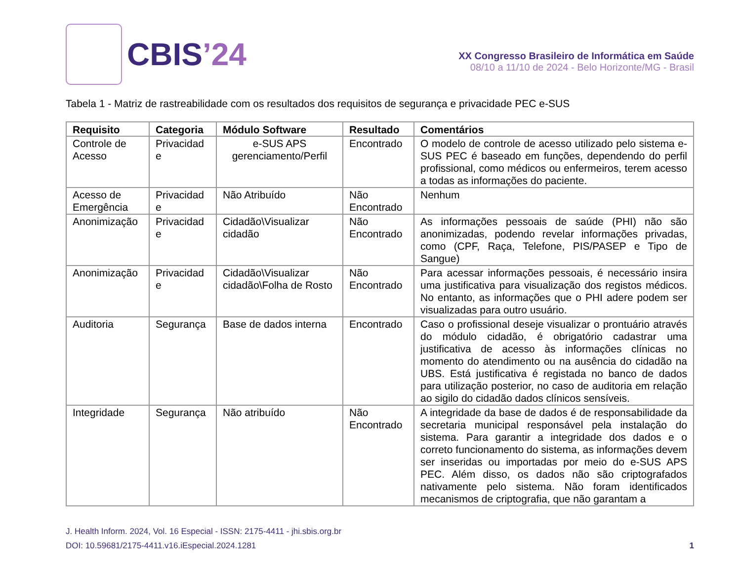CBIS’24
XX Congresso Brasileiro de Informática em Saúde
08/10 a 11/10 de 2024 - Belo Horizonte/MG - Brasil
Tabela 1 - Matriz de rastreabilidade com os resultados dos requisitos de segurança e privacidade PEC e-SUS
| Requisito | Categoria | Módulo Software | Resultado | Comentários |
| --- | --- | --- | --- | --- |
| Controle de Acesso | Privacidad e | e-SUS APS gerenciamento/Perfil | Encontrado | O modelo de controle de acesso utilizado pelo sistema e- SUS PEC é baseado em funções, dependendo do perfil profissional, como médicos ou enfermeiros, terem acesso a todas as informações do paciente. |
| Acesso de Emergência | Privacidad e | Não Atribuído | Não Encontrado | Nenhum |
| Anonimização | Privacidad e | Cidadão\Visualizar cidadão | Não Encontrado | As informações pessoais de saúde (PHI) não são anonimizadas, podendo revelar informações privadas, como (CPF, Raça, Telefone, PIS/PASEP e Tipo de Sangue) |
| Anonimização | Privacidad e | Cidadão\Visualizar cidadão\Folha de Rosto | Não Encontrado | Para acessar informações pessoais, é necessário insira uma justificativa para visualização dos registos médicos. No entanto, as informações que o PHI adere podem ser visualizadas para outro usuário. |
| Auditoria | Segurança | Base de dados interna | Encontrado | Caso o profissional deseje visualizar o prontuário através do módulo cidadão, é obrigatório cadastrar uma justificativa de acesso às informações clínicas no momento do atendimento ou na ausência do cidadão na UBS. Está justificativa é registada no banco de dados para utilização posterior, no caso de auditoria em relação ao sigilo do cidadão dados clínicos sensíveis. |
| Integridade | Segurança | Não atribuído | Não Encontrado | A integridade da base de dados é de responsabilidade da secretaria municipal responsável pela instalação do sistema. Para garantir a integridade dos dados e o correto funcionamento do sistema, as informações devem ser inseridas ou importadas por meio do e-SUS APS PEC. Além disso, os dados não são criptografados nativamente pelo sistema. Não foram identificados mecanismos de criptografia, que não garantam a |
J. Health Inform. 2024, Vol. 16 Especial - ISSN: 2175-4411 - jhi.sbis.org.br
DOI: 10.59681/2175-4411.v16.iEspecial.2024.1281 1